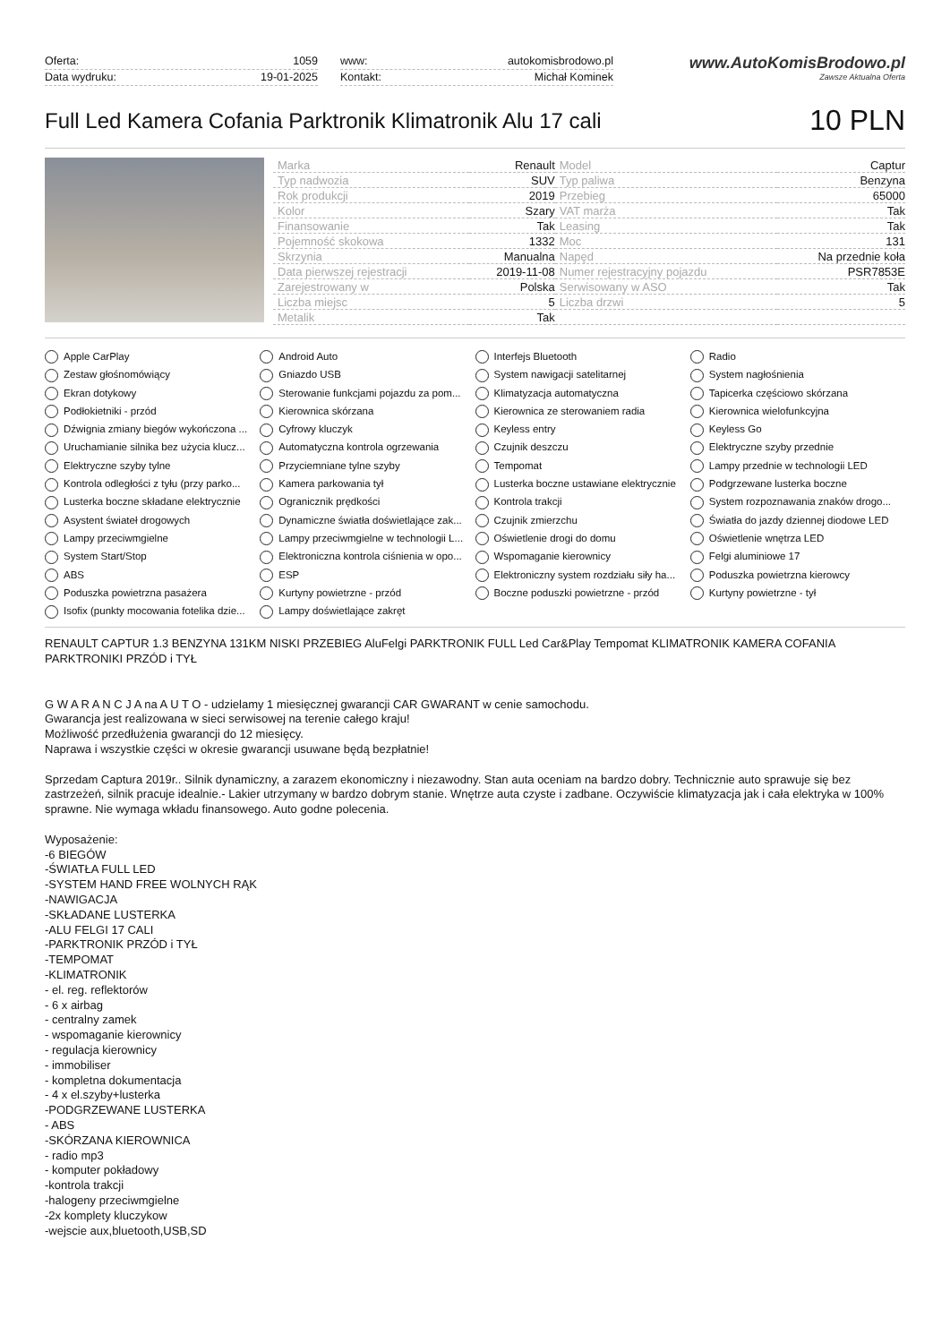Oferta: 1059
Data wydruku: 19-01-2025
www: autokomisbrodowo.pl
Kontakt: Michał Kominek
www.AutoKomisBrodowo.pl
Zawsze Aktualna Oferta
Full Led Kamera Cofania Parktronik Klimatronik Alu 17 cali
10 PLN
| Marka | Renault | Model | Captur |
| Typ nadwozia | SUV | Typ paliwa | Benzyna |
| Rok produkcji | 2019 | Przebieg | 65000 |
| Kolor | Szary | VAT marża | Tak |
| Finansowanie | Tak | Leasing | Tak |
| Pojemność skokowa | 1332 | Moc | 131 |
| Skrzynia | Manualna | Napęd | Na przednie koła |
| Data pierwszej rejestracji | 2019-11-08 | Numer rejestracyjny pojazdu | PSR7853E |
| Zarejestrowany w | Polska | Serwisowany w ASO | Tak |
| Liczba miejsc | 5 | Liczba drzwi | 5 |
| Metalik | Tak | | |
Apple CarPlay
Android Auto
Interfejs Bluetooth
Radio
Zestaw głośnomówiący
Gniazdo USB
System nawigacji satelitarnej
System nagłośnienia
Ekran dotykowy
Sterowanie funkcjami pojazdu za pom...
Klimatyzacja automatyczna
Tapicerka częściowo skórzana
Podłokietniki - przód
Kierownica skórzana
Kierownica ze sterowaniem radia
Kierownica wielofunkcyjna
Dźwignia zmiany biegów wykończona ...
Cyfrowy kluczyk
Keyless entry
Keyless Go
Uruchamianie silnika bez użycia klucz...
Automatyczna kontrola ogrzewania
Czujnik deszczu
Elektryczne szyby przednie
Elektryczne szyby tylne
Przyciemniane tylne szyby
Tempomat
Lampy przednie w technologii LED
Kontrola odległości z tyłu (przy parko...
Kamera parkowania tył
Lusterka boczne ustawiane elektrycznie
Podgrzewane lusterka boczne
Lusterka boczne składane elektrycznie
Ogranicznik prędkości
Kontrola trakcji
System rozpoznawania znaków drogo...
Asystent świateł drogowych
Dynamiczne światła doświetlające zak...
Czujnik zmierzchu
Światła do jazdy dziennej diodowe LED
Lampy przeciwmgielne
Lampy przeciwmgielne w technologii L...
Oświetlenie drogi do domu
Oświetlenie wnętrza LED
System Start/Stop
Elektroniczna kontrola ciśnienia w opo...
Wspomaganie kierownicy
Felgi aluminiowe 17
ABS
ESP
Elektroniczny system rozdziału siły ha...
Poduszka powietrzna kierowcy
Poduszka powietrzna pasażera
Kurtyny powietrzne - przód
Boczne poduszki powietrzne - przód
Kurtyny powietrzne - tył
Isofix (punkty mocowania fotelika dzie...
Lampy doświetlające zakręt
RENAULT CAPTUR 1.3 BENZYNA 131KM NISKI PRZEBIEG AluFelgi PARKTRONIK FULL Led Car&Play Tempomat KLIMATRONIK KAMERA COFANIA PARKTRONIKI PRZÓD i TYŁ
G W A R A N C J A na A U T O - udzielamy 1 miesięcznej gwarancji CAR GWARANT w cenie samochodu.
Gwarancja jest realizowana w sieci serwisowej na terenie całego kraju!
Możliwość przedłużenia gwarancji do 12 miesięcy.
Naprawa i wszystkie części w okresie gwarancji usuwane będą bezpłatnie!
Sprzedam Captura 2019r.. Silnik dynamiczny, a zarazem ekonomiczny i niezawodny. Stan auta oceniam na bardzo dobry. Technicznie auto sprawuje się bez zastrzeżeń, silnik pracuje idealnie.- Lakier utrzymany w bardzo dobrym stanie. Wnętrze auta czyste i zadbane. Oczywiście klimatyzacja jak i cała elektryka w 100% sprawne. Nie wymaga wkładu finansowego. Auto godne polecenia.
Wyposażenie:
-6 BIEGÓW
-ŚWIATŁA FULL LED
-SYSTEM HAND FREE WOLNYCH RĄK
-NAWIGACJA
-SKŁADANE LUSTERKA
-ALU FELGI 17 CALI
-PARKTRONIK PRZÓD i TYŁ
-TEMPOMAT
-KLIMATRONIK
- el. reg. reflektorów
- 6 x airbag
- centralny zamek
- wspomaganie kierownicy
- regulacja kierownicy
- immobiliser
- kompletna dokumentacja
- 4 x el.szyby+lusterka
-PODGRZEWANE LUSTERKA
- ABS
-SKÓRZANA KIEROWNICA
- radio mp3
- komputer pokładowy
-kontrola trakcji
-halogeny przeciwmgielne
-2x komplety kluczykow
-wejscie aux,bluetooth,USB,SD